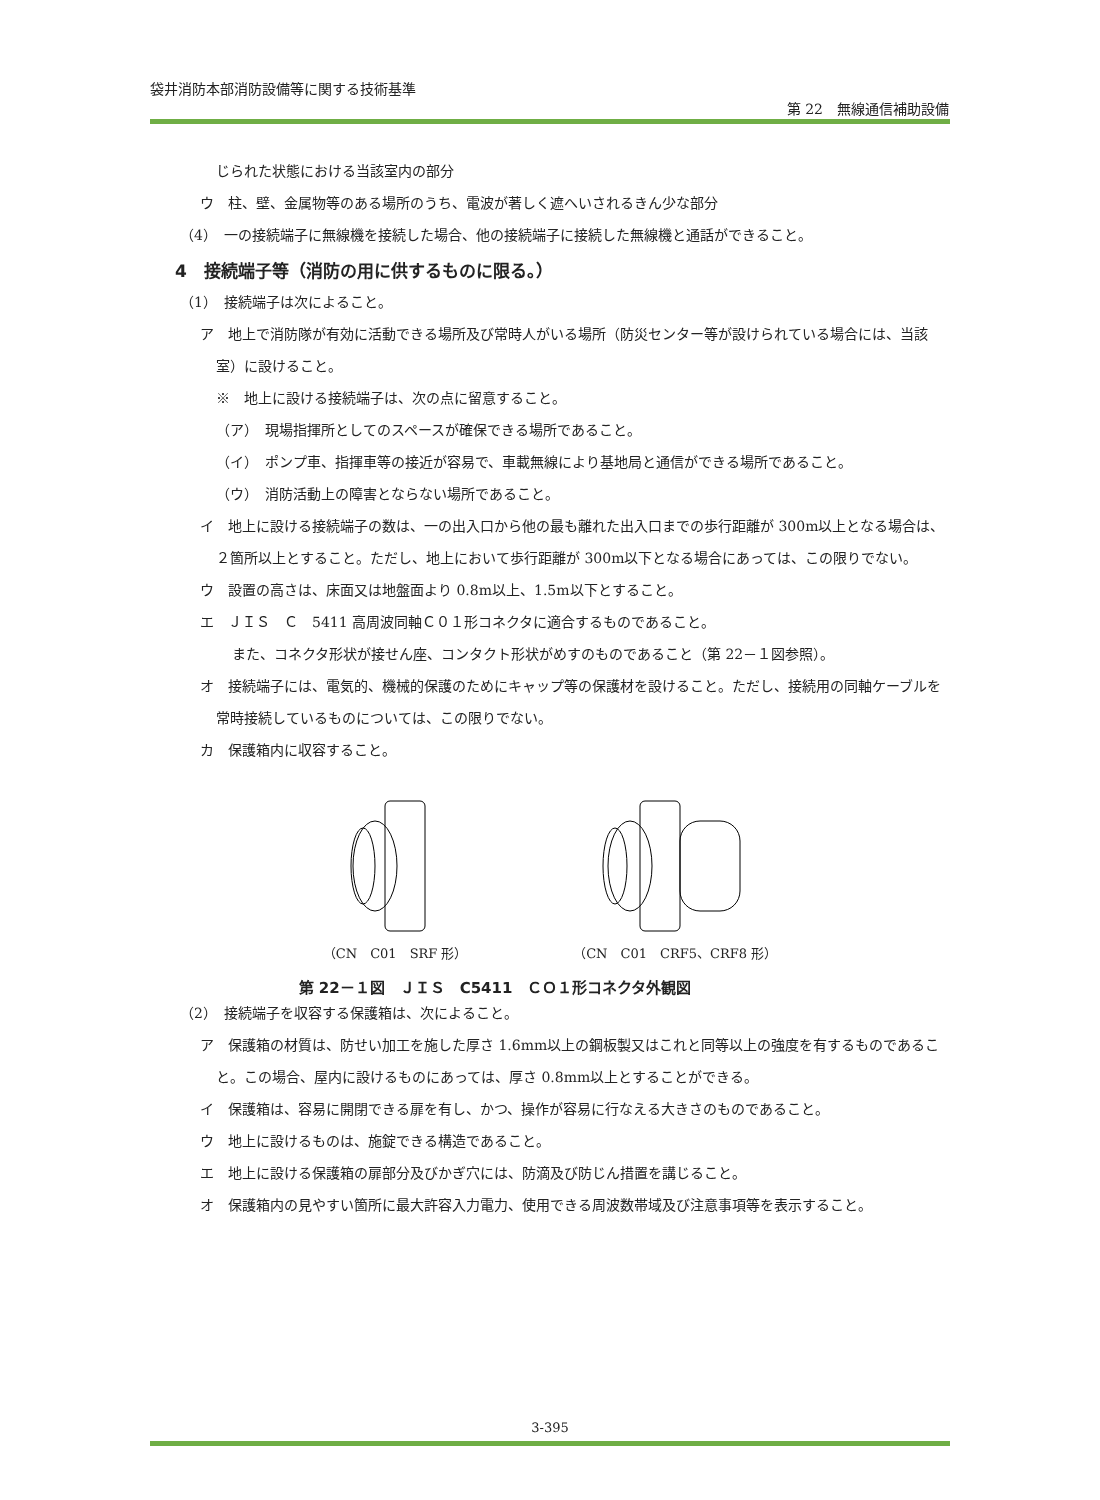袋井消防本部消防設備等に関する技術基準
第 22　無線通信補助設備
じられた状態における当該室内の部分
ウ　柱、壁、金属物等のある場所のうち、電波が著しく遮へいされるきん少な部分
（4）　一の接続端子に無線機を接続した場合、他の接続端子に接続した無線機と通話ができること。
4　接続端子等（消防の用に供するものに限る。）
（1）　接続端子は次によること。
ア　地上で消防隊が有効に活動できる場所及び常時人がいる場所（防災センター等が設けられている場合には、当該室）に設けること。
※　地上に設ける接続端子は、次の点に留意すること。
（ア）　現場指揮所としてのスペースが確保できる場所であること。
（イ）　ポンプ車、指揮車等の接近が容易で、車載無線により基地局と通信ができる場所であること。
（ウ）　消防活動上の障害とならない場所であること。
イ　地上に設ける接続端子の数は、一の出入口から他の最も離れた出入口までの歩行距離が 300m以上となる場合は、２箇所以上とすること。ただし、地上において歩行距離が 300m以下となる場合にあっては、この限りでない。
ウ　設置の高さは、床面又は地盤面より 0.8m以上、1.5m以下とすること。
エ　ＪＩＳ　Ｃ　5411 高周波同軸Ｃ０１形コネクタに適合するものであること。
また、コネクタ形状が接せん座、コンタクト形状がめすのものであること（第 22－１図参照）。
オ　接続端子には、電気的、機械的保護のためにキャップ等の保護材を設けること。ただし、接続用の同軸ケーブルを常時接続しているものについては、この限りでない。
カ　保護箱内に収容すること。
（CN　C01　SRF 形） （CN　C01　CRF5、CRF8 形）
第 22－１図　ＪＩＳ　C5411　ＣＯ１形コネクタ外観図
（2）　接続端子を収容する保護箱は、次によること。
ア　保護箱の材質は、防せい加工を施した厚さ 1.6mm以上の鋼板製又はこれと同等以上の強度を有するものであること。この場合、屋内に設けるものにあっては、厚さ 0.8mm以上とすることができる。
イ　保護箱は、容易に開閉できる扉を有し、かつ、操作が容易に行なえる大きさのものであること。
ウ　地上に設けるものは、施錠できる構造であること。
エ　地上に設ける保護箱の扉部分及びかぎ穴には、防滴及び防じん措置を講じること。
オ　保護箱内の見やすい箇所に最大許容入力電力、使用できる周波数帯域及び注意事項等を表示すること。
3-395